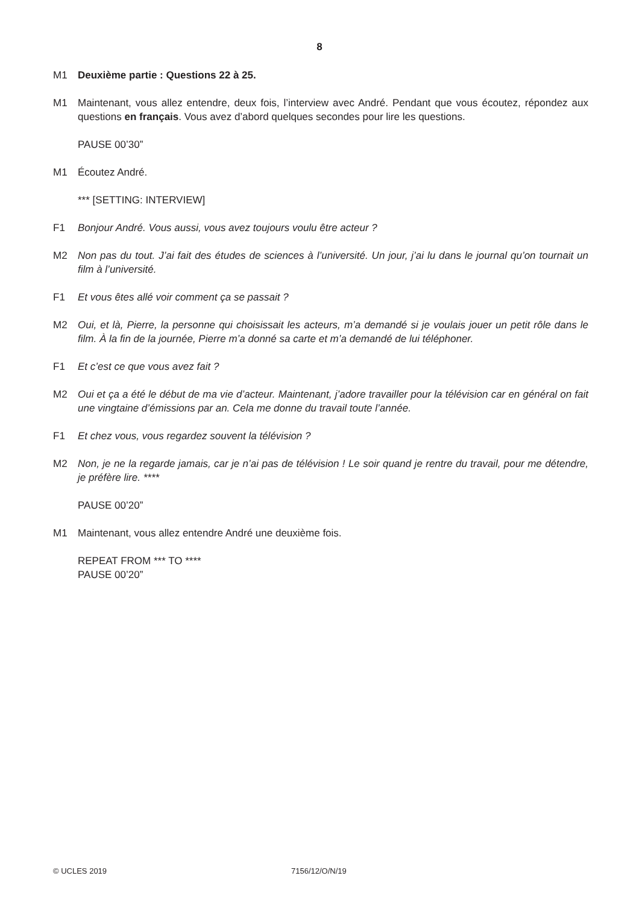8
M1 Deuxième partie : Questions 22 à 25.
M1 Maintenant, vous allez entendre, deux fois, l’interview avec André. Pendant que vous écoutez, répondez aux questions en français. Vous avez d’abord quelques secondes pour lire les questions.
PAUSE 00’30”
M1 Écoutez André.
*** [SETTING: INTERVIEW]
F1 Bonjour André. Vous aussi, vous avez toujours voulu être acteur ?
M2 Non pas du tout. J’ai fait des études de sciences à l’université. Un jour, j’ai lu dans le journal qu’on tournait un film à l’université.
F1 Et vous êtes allé voir comment ça se passait ?
M2 Oui, et là, Pierre, la personne qui choisissait les acteurs, m’a demandé si je voulais jouer un petit rôle dans le film. À la fin de la journée, Pierre m’a donné sa carte et m’a demandé de lui téléphoner.
F1 Et c’est ce que vous avez fait ?
M2 Oui et ça a été le début de ma vie d’acteur. Maintenant, j’adore travailler pour la télévision car en général on fait une vingtaine d’émissions par an. Cela me donne du travail toute l’année.
F1 Et chez vous, vous regardez souvent la télévision ?
M2 Non, je ne la regarde jamais, car je n’ai pas de télévision ! Le soir quand je rentre du travail, pour me détendre, je préfère lire. ****
PAUSE 00’20”
M1 Maintenant, vous allez entendre André une deuxième fois.
REPEAT FROM *** TO ****
PAUSE 00’20”
© UCLES 2019 7156/12/O/N/19